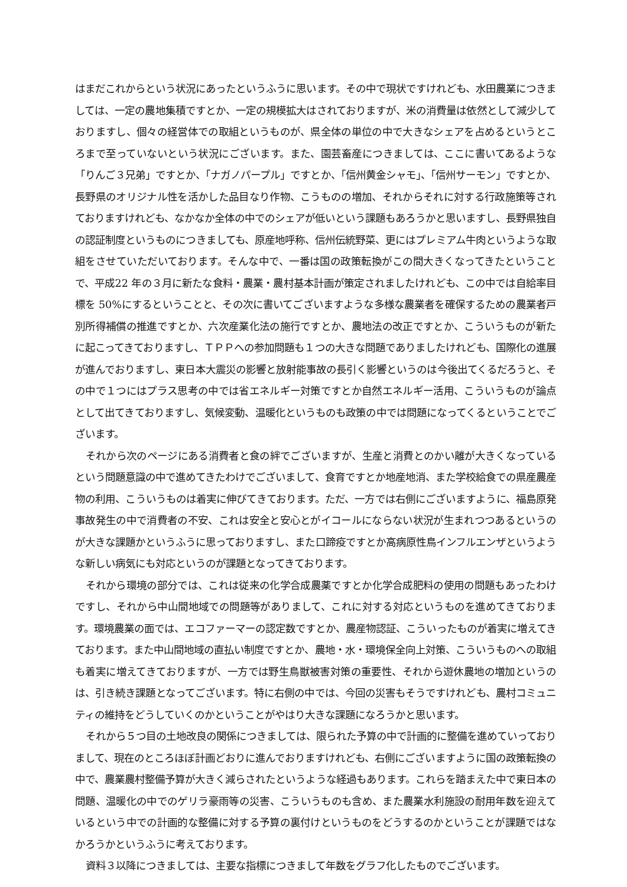はまだこれからという状況にあったというふうに思います。その中で現状ですけれども、水田農業につきましては、一定の農地集積ですとか、一定の規模拡大はされておりますが、米の消費量は依然として減少しておりますし、個々の経営体での取組というものが、県全体の単位の中で大きなシェアを占めるというところまで至っていないという状況にございます。また、園芸畜産につきましては、ここに書いてあるような「りんご３兄弟」ですとか、「ナガノパープル」ですとか、「信州黄金シャモ」、「信州サーモン」ですとか、長野県のオリジナル性を活かした品目なり作物、こうものの増加、それからそれに対する行政施策等されておりますけれども、なかなか全体の中でのシェアが低いという課題もあろうかと思いますし、長野県独自の認証制度というものにつきましても、原産地呼称、信州伝統野菜、更にはプレミアム牛肉というような取組をさせていただいております。そんな中で、一番は国の政策転換がこの間大きくなってきたということで、平成22 年の３月に新たな食料・農業・農村基本計画が策定されましたけれども、この中では自給率目標を 50%にするということと、その次に書いてございますような多様な農業者を確保するための農業者戸別所得補償の推進ですとか、六次産業化法の施行ですとか、農地法の改正ですとか、こういうものが新たに起こってきておりますし、ＴＰＰへの参加問題も１つの大きな問題でありましたけれども、国際化の進展が進んでおりますし、東日本大震災の影響と放射能事故の長引く影響というのは今後出てくるだろうと、その中で１つにはプラス思考の中では省エネルギー対策ですとか自然エネルギー活用、こういうものが論点として出てきておりますし、気候変動、温暖化というものも政策の中では問題になってくるということでございます。
それから次のページにある消費者と食の絆でございますが、生産と消費とのかい離が大きくなっているという問題意識の中で進めてきたわけでございまして、食育ですとか地産地消、また学校給食での県産農産物の利用、こういうものは着実に伸びてきております。ただ、一方では右側にございますように、福島原発事故発生の中で消費者の不安、これは安全と安心とがイコールにならない状況が生まれつつあるというのが大きな課題かというふうに思っておりますし、また口蹄疫ですとか高病原性鳥インフルエンザというような新しい病気にも対応というのが課題となってきております。
それから環境の部分では、これは従来の化学合成農薬ですとか化学合成肥料の使用の問題もあったわけですし、それから中山間地域での問題等がありまして、これに対する対応というものを進めてきております。環境農業の面では、エコファーマーの認定数ですとか、農産物認証、こういったものが着実に増えてきております。また中山間地域の直払い制度ですとか、農地・水・環境保全向上対策、こういうものへの取組も着実に増えてきておりますが、一方では野生鳥獣被害対策の重要性、それから遊休農地の増加というのは、引き続き課題となってございます。特に右側の中では、今回の災害もそうですけれども、農村コミュニティの維持をどうしていくのかということがやはり大きな課題になろうかと思います。
それから５つ目の土地改良の関係につきましては、限られた予算の中で計画的に整備を進めていっておりまして、現在のところほぼ計画どおりに進んでおりますけれども、右側にございますように国の政策転換の中で、農業農村整備予算が大きく減らされたというような経過もあります。これらを踏まえた中で東日本の問題、温暖化の中でのゲリラ豪雨等の災害、こういうものも含め、また農業水利施設の耐用年数を迎えているという中での計画的な整備に対する予算の裏付けというものをどうするのかということが課題ではなかろうかというふうに考えております。
資料３以降につきましては、主要な指標につきまして年数をグラフ化したものでございます。